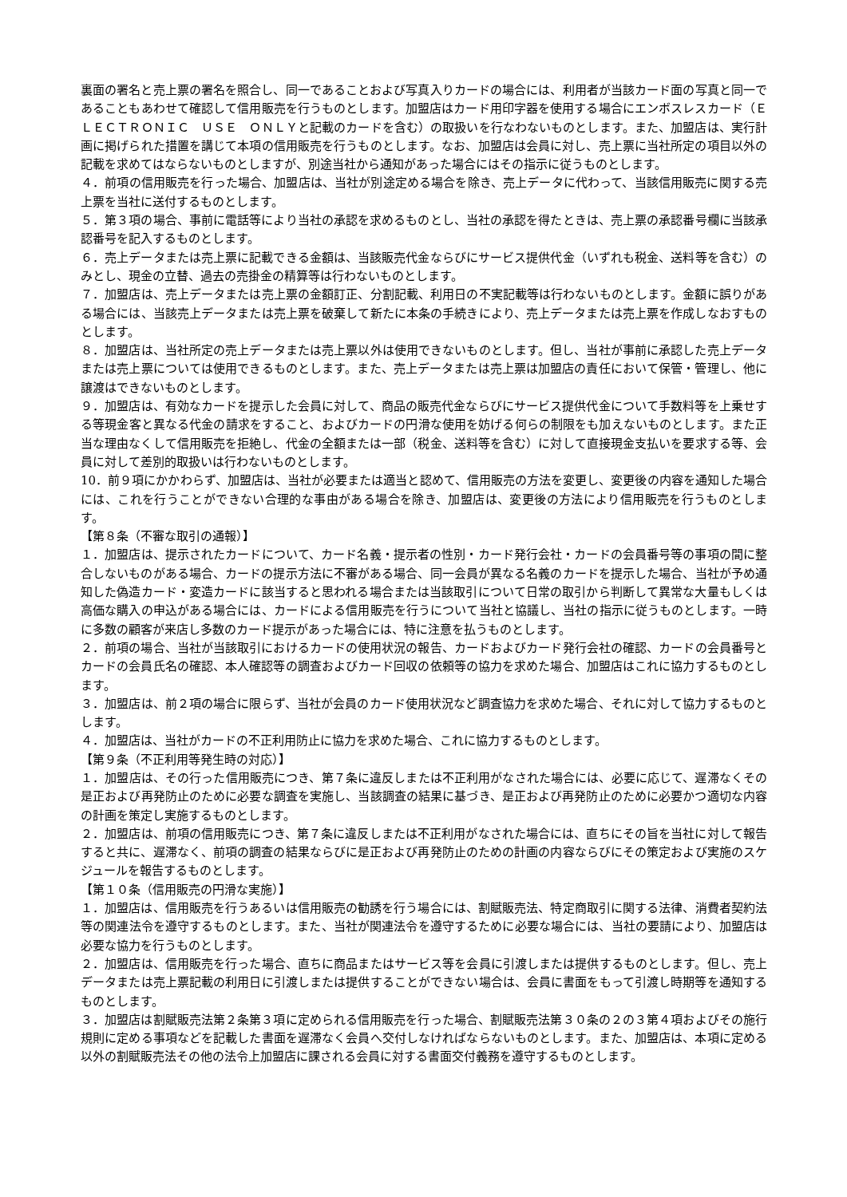裏面の署名と売上票の署名を照合し、同一であることおよび写真入りカードの場合には、利用者が当該カード面の写真と同一であることもあわせて確認して信用販売を行うものとします。加盟店はカード用印字器を使用する場合にエンボスレスカード（ＥＬＥＣＴＲＯＮＩＣ　ＵＳＥ　ＯＮＬＹと記載のカードを含む）の取扱いを行なわないものとします。また、加盟店は、実行計画に掲げられた措置を講じて本項の信用販売を行うものとします。なお、加盟店は会員に対し、売上票に当社所定の項目以外の記載を求めてはならないものとしますが、別途当社から通知があった場合にはその指示に従うものとします。
４．前項の信用販売を行った場合、加盟店は、当社が別途定める場合を除き、売上データに代わって、当該信用販売に関する売上票を当社に送付するものとします。
５．第３項の場合、事前に電話等により当社の承認を求めるものとし、当社の承認を得たときは、売上票の承認番号欄に当該承認番号を記入するものとします。
６．売上データまたは売上票に記載できる金額は、当該販売代金ならびにサービス提供代金（いずれも税金、送料等を含む）のみとし、現金の立替、過去の売掛金の精算等は行わないものとします。
７．加盟店は、売上データまたは売上票の金額訂正、分割記載、利用日の不実記載等は行わないものとします。金額に誤りがある場合には、当該売上データまたは売上票を破棄して新たに本条の手続きにより、売上データまたは売上票を作成しなおすものとします。
８．加盟店は、当社所定の売上データまたは売上票以外は使用できないものとします。但し、当社が事前に承認した売上データまたは売上票については使用できるものとします。また、売上データまたは売上票は加盟店の責任において保管・管理し、他に譲渡はできないものとします。
９．加盟店は、有効なカードを提示した会員に対して、商品の販売代金ならびにサービス提供代金について手数料等を上乗せする等現金客と異なる代金の請求をすること、およびカードの円滑な使用を妨げる何らの制限をも加えないものとします。また正当な理由なくして信用販売を拒絶し、代金の全額または一部（税金、送料等を含む）に対して直接現金支払いを要求する等、会員に対して差別的取扱いは行わないものとします。
10．前９項にかかわらず、加盟店は、当社が必要または適当と認めて、信用販売の方法を変更し、変更後の内容を通知した場合には、これを行うことができない合理的な事由がある場合を除き、加盟店は、変更後の方法により信用販売を行うものとします。
【第８条（不審な取引の通報）】
１．加盟店は、提示されたカードについて、カード名義・提示者の性別・カード発行会社・カードの会員番号等の事項の間に整合しないものがある場合、カードの提示方法に不審がある場合、同一会員が異なる名義のカードを提示した場合、当社が予め通知した偽造カード・変造カードに該当すると思われる場合または当該取引について日常の取引から判断して異常な大量もしくは高価な購入の申込がある場合には、カードによる信用販売を行うについて当社と協議し、当社の指示に従うものとします。一時に多数の顧客が来店し多数のカード提示があった場合には、特に注意を払うものとします。
２．前項の場合、当社が当該取引におけるカードの使用状況の報告、カードおよびカード発行会社の確認、カードの会員番号とカードの会員氏名の確認、本人確認等の調査およびカード回収の依頼等の協力を求めた場合、加盟店はこれに協力するものとします。
３．加盟店は、前２項の場合に限らず、当社が会員のカード使用状況など調査協力を求めた場合、それに対して協力するものとします。
４．加盟店は、当社がカードの不正利用防止に協力を求めた場合、これに協力するものとします。
【第９条（不正利用等発生時の対応）】
１．加盟店は、その行った信用販売につき、第７条に違反しまたは不正利用がなされた場合には、必要に応じて、遅滞なくその是正および再発防止のために必要な調査を実施し、当該調査の結果に基づき、是正および再発防止のために必要かつ適切な内容の計画を策定し実施するものとします。
２．加盟店は、前項の信用販売につき、第７条に違反しまたは不正利用がなされた場合には、直ちにその旨を当社に対して報告すると共に、遅滞なく、前項の調査の結果ならびに是正および再発防止のための計画の内容ならびにその策定および実施のスケジュールを報告するものとします。
【第１０条（信用販売の円滑な実施）】
１．加盟店は、信用販売を行うあるいは信用販売の勧誘を行う場合には、割賦販売法、特定商取引に関する法律、消費者契約法等の関連法令を遵守するものとします。また、当社が関連法令を遵守するために必要な場合には、当社の要請により、加盟店は必要な協力を行うものとします。
２．加盟店は、信用販売を行った場合、直ちに商品またはサービス等を会員に引渡しまたは提供するものとします。但し、売上データまたは売上票記載の利用日に引渡しまたは提供することができない場合は、会員に書面をもって引渡し時期等を通知するものとします。
３．加盟店は割賦販売法第２条第３項に定められる信用販売を行った場合、割賦販売法第３０条の２の３第４項およびその施行規則に定める事項などを記載した書面を遅滞なく会員へ交付しなければならないものとします。また、加盟店は、本項に定める以外の割賦販売法その他の法令上加盟店に課される会員に対する書面交付義務を遵守するものとします。